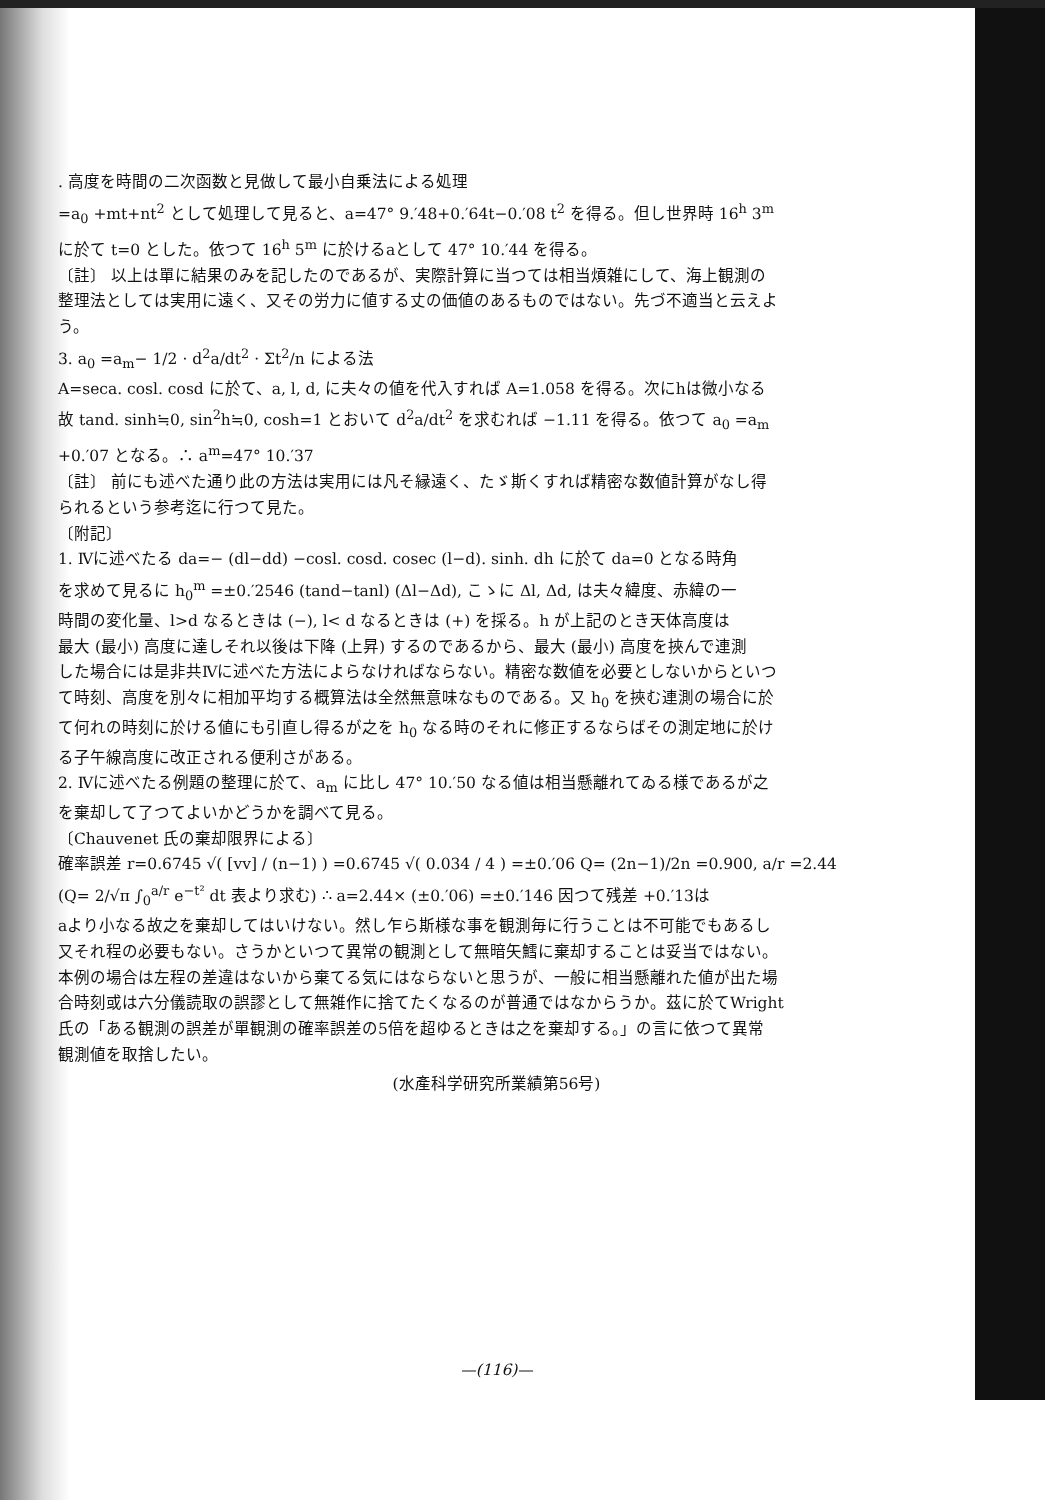. 高度を時間の二次函数と見做して最小自乗法による処理
=a<sub>0</sub> +mt+nt<sup>2</sup> として処理して見ると、a=47° 9.′48+0.′64t−0.′08 t<sup>2</sup> を得る。但し世界時 16<sup>h</sup> 3<sup>m</sup>
に於て t=0 とした。依つて 16<sup>h</sup> 5<sup>m</sup> に於けるaとして 47° 10.′44 を得る。
〔註〕 以上は單に結果のみを記したのであるが、実際計算に当つては相当煩雑にして、海上観測の
整理法としては実用に遠く、又その労力に値する丈の価値のあるものではない。先づ不適当と云えよ
う。
3. a<sub>0</sub> =a<sub>m</sub>− 1/2 · d<sup>2</sup>a/dt<sup>2</sup> · Σt<sup>2</sup>/n による法
A=seca. cosl. cosd に於て、a, l, d, に夫々の値を代入すれば A=1.058 を得る。次にhは微小なる
故 tand. sinh≒0, sin<sup>2</sup>h≒0, cosh=1 とおいて d<sup>2</sup>a/dt<sup>2</sup> を求むれば −1.11 を得る。依つて a<sub>0</sub> =a<sub>m</sub>
+0.′07 となる。∴ a<sup>m</sup>=47° 10.′37
〔註〕 前にも述べた通り此の方法は実用には凡そ縁遠く、たゞ斯くすれば精密な数値計算がなし得
られるという参考迄に行つて見た。
〔附記〕
1. Ⅳに述べたる da=− (dl−dd) −cosl. cosd. cosec (l−d). sinh. dh に於て da=0 となる時角
を求めて見るに h<sub>0</sub><sup>m</sup> =±0.′2546 (tand−tanl) (Δl−Δd), こゝに Δl, Δd, は夫々緯度、赤緯の一
時間の変化量、l>d なるときは (−), l< d なるときは (+) を採る。h が上記のとき天体高度は
最大 (最小) 高度に達しそれ以後は下降 (上昇) するのであるから、最大 (最小) 高度を挾んで連測
した場合には是非共Ⅳに述べた方法によらなければならない。精密な数値を必要としないからといつ
て時刻、高度を別々に相加平均する概算法は全然無意味なものである。又 h<sub>0</sub> を挾む連測の場合に於
て何れの時刻に於ける値にも引直し得るが之を h<sub>0</sub> なる時のそれに修正するならばその測定地に於け
る子午線高度に改正される便利さがある。
2. Ⅳに述べたる例題の整理に於て、a<sub>m</sub> に比し 47° 10.′50 なる値は相当懸離れてゐる様であるが之
を棄却して了つてよいかどうかを調べて見る。
〔Chauvenet 氏の棄却限界による〕
確率誤差 r=0.6745 √( [vv] / (n−1) ) =0.6745 √( 0.034 / 4 ) =±0.′06 Q= (2n−1)/2n =0.900, a/r =2.44
(Q= 2/√π ∫<sub>0</sub><sup>a/r</sup> e<sup>−t²</sup> dt 表より求む) ∴ a=2.44× (±0.′06) =±0.′146 因つて残差 +0.′13は
aより小なる故之を棄却してはいけない。然し乍ら斯様な事を観測毎に行うことは不可能でもあるし
又それ程の必要もない。さうかといつて異常の観測として無暗矢鱈に棄却することは妥当ではない。
本例の場合は左程の差違はないから棄てる気にはならないと思うが、一般に相当懸離れた値が出た場
合時刻或は六分儀読取の誤謬として無雑作に捨てたくなるのが普通ではなからうか。茲に於てWright
氏の「ある観測の誤差が單観測の確率誤差の5倍を超ゆるときは之を棄却する。」の言に依つて異常
観測値を取捨したい。
(水產科学研究所業績第56号)
—(116)—